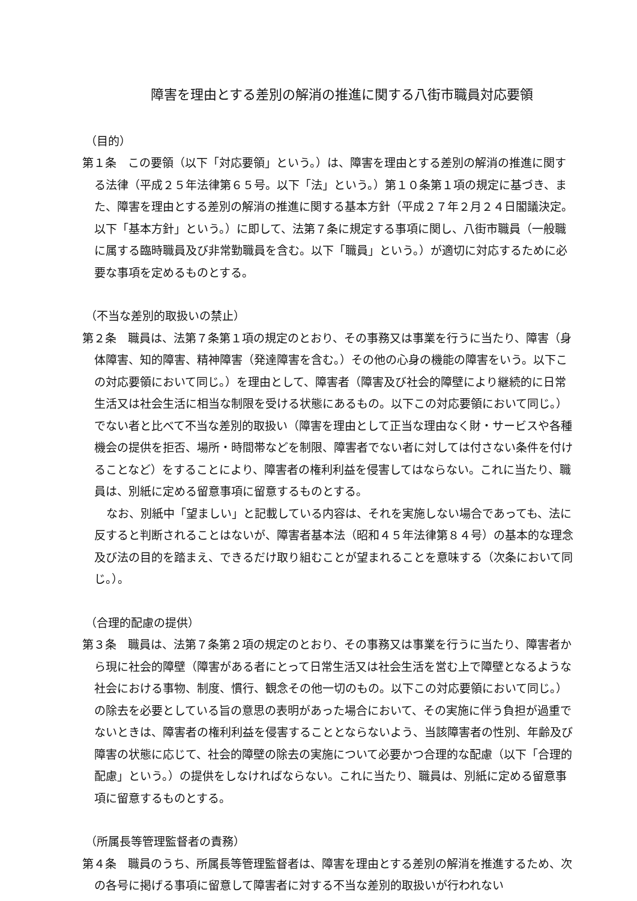障害を理由とする差別の解消の推進に関する八街市職員対応要領
（目的）
第１条　この要領（以下「対応要領」という。）は、障害を理由とする差別の解消の推進に関する法律（平成２５年法律第６５号。以下「法」という。）第１０条第１項の規定に基づき、また、障害を理由とする差別の解消の推進に関する基本方針（平成２７年２月２４日閣議決定。以下「基本方針」という。）に即して、法第７条に規定する事項に関し、八街市職員（一般職に属する臨時職員及び非常勤職員を含む。以下「職員」という。）が適切に対応するために必要な事項を定めるものとする。
（不当な差別的取扱いの禁止）
第２条　職員は、法第７条第１項の規定のとおり、その事務又は事業を行うに当たり、障害（身体障害、知的障害、精神障害（発達障害を含む。）その他の心身の機能の障害をいう。以下この対応要領において同じ。）を理由として、障害者（障害及び社会的障壁により継続的に日常生活又は社会生活に相当な制限を受ける状態にあるもの。以下この対応要領において同じ。）でない者と比べて不当な差別的取扱い（障害を理由として正当な理由なく財・サービスや各種機会の提供を拒否、場所・時間帯などを制限、障害者でない者に対しては付さない条件を付けることなど）をすることにより、障害者の権利利益を侵害してはならない。これに当たり、職員は、別紙に定める留意事項に留意するものとする。
なお、別紙中「望ましい」と記載している内容は、それを実施しない場合であっても、法に反すると判断されることはないが、障害者基本法（昭和４５年法律第８４号）の基本的な理念及び法の目的を踏まえ、できるだけ取り組むことが望まれることを意味する（次条において同じ。）。
（合理的配慮の提供）
第３条　職員は、法第７条第２項の規定のとおり、その事務又は事業を行うに当たり、障害者から現に社会的障壁（障害がある者にとって日常生活又は社会生活を営む上で障壁となるような社会における事物、制度、慣行、観念その他一切のもの。以下この対応要領において同じ。）の除去を必要としている旨の意思の表明があった場合において、その実施に伴う負担が過重でないときは、障害者の権利利益を侵害することとならないよう、当該障害者の性別、年齢及び障害の状態に応じて、社会的障壁の除去の実施について必要かつ合理的な配慮（以下「合理的配慮」という。）の提供をしなければならない。これに当たり、職員は、別紙に定める留意事項に留意するものとする。
（所属長等管理監督者の責務）
第４条　職員のうち、所属長等管理監督者は、障害を理由とする差別の解消を推進するため、次の各号に掲げる事項に留意して障害者に対する不当な差別的取扱いが行われない